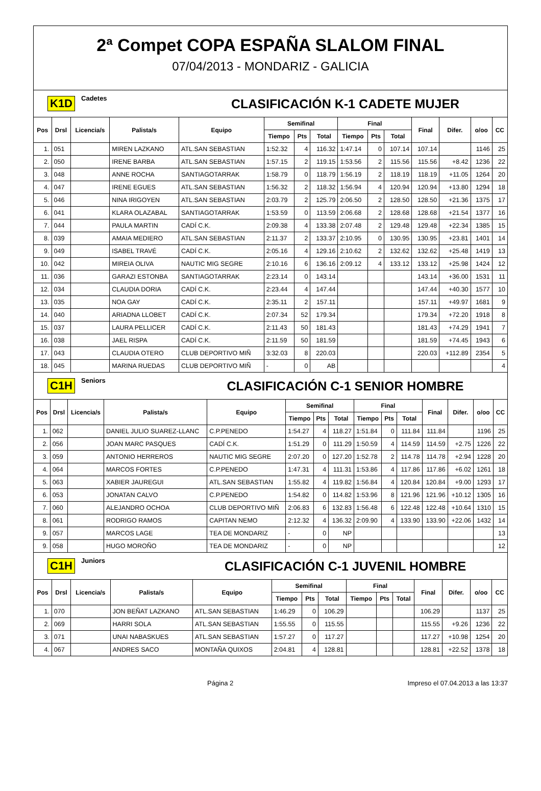2ª Compet COPA ESPAÑA SLALOM FINAL
07/04/2013 - MONDARIZ - GALICIA
K1D Cadetes CLASIFICACIÓN K-1 CADETE MUJER
| Pos | Drsl | Licencia/s | Palista/s | Equipo | Semifinal | | | Final | | | Final | Difer. | o/oo | CC |
| --- | --- | --- | --- | --- | --- | --- | --- | --- | --- | --- | --- | --- | --- | --- |
| | | | | | Tiempo | Pts | Total | Tiempo | Pts | Total | | | | |
| 1. | 051 | | MIREN LAZKANO | ATL.SAN SEBASTIAN | 1:52.32 | 4 | 116.32 | 1:47.14 | 0 | 107.14 | 107.14 | | 1146 | 25 |
| 2. | 050 | | IRENE BARBA | ATL.SAN SEBASTIAN | 1:57.15 | 2 | 119.15 | 1:53.56 | 2 | 115.56 | 115.56 | +8.42 | 1236 | 22 |
| 3. | 048 | | ANNE ROCHA | SANTIAGOTARRAK | 1:58.79 | 0 | 118.79 | 1:56.19 | 2 | 118.19 | 118.19 | +11.05 | 1264 | 20 |
| 4. | 047 | | IRENE EGUES | ATL.SAN SEBASTIAN | 1:56.32 | 2 | 118.32 | 1:56.94 | 4 | 120.94 | 120.94 | +13.80 | 1294 | 18 |
| 5. | 046 | | NINA IRIGOYEN | ATL.SAN SEBASTIAN | 2:03.79 | 2 | 125.79 | 2:06.50 | 2 | 128.50 | 128.50 | +21.36 | 1375 | 17 |
| 6. | 041 | | KLARA OLAZABAL | SANTIAGOTARRAK | 1:53.59 | 0 | 113.59 | 2:06.68 | 2 | 128.68 | 128.68 | +21.54 | 1377 | 16 |
| 7. | 044 | | PAULA MARTIN | CADÍ C.K. | 2:09.38 | 4 | 133.38 | 2:07.48 | 2 | 129.48 | 129.48 | +22.34 | 1385 | 15 |
| 8. | 039 | | AMAIA MEDIERO | ATL.SAN SEBASTIAN | 2:11.37 | 2 | 133.37 | 2:10.95 | 0 | 130.95 | 130.95 | +23.81 | 1401 | 14 |
| 9. | 049 | | ISABEL TRAVÉ | CADÍ C.K. | 2:05.16 | 4 | 129.16 | 2:10.62 | 2 | 132.62 | 132.62 | +25.48 | 1419 | 13 |
| 10. | 042 | | MIREIA OLIVA | NAUTIC MIG SEGRE | 2:10.16 | 6 | 136.16 | 2:09.12 | 4 | 133.12 | 133.12 | +25.98 | 1424 | 12 |
| 11. | 036 | | GARAZI ESTONBA | SANTIAGOTARRAK | 2:23.14 | 0 | 143.14 | | | | 143.14 | +36.00 | 1531 | 11 |
| 12. | 034 | | CLAUDIA DORIA | CADÍ C.K. | 2:23.44 | 4 | 147.44 | | | | 147.44 | +40.30 | 1577 | 10 |
| 13. | 035 | | NOA GAY | CADÍ C.K. | 2:35.11 | 2 | 157.11 | | | | 157.11 | +49.97 | 1681 | 9 |
| 14. | 040 | | ARIADNA LLOBET | CADÍ C.K. | 2:07.34 | 52 | 179.34 | | | | 179.34 | +72.20 | 1918 | 8 |
| 15. | 037 | | LAURA PELLICER | CADÍ C.K. | 2:11.43 | 50 | 181.43 | | | | 181.43 | +74.29 | 1941 | 7 |
| 16. | 038 | | JAEL RISPA | CADÍ C.K. | 2:11.59 | 50 | 181.59 | | | | 181.59 | +74.45 | 1943 | 6 |
| 17. | 043 | | CLAUDIA OTERO | CLUB DEPORTIVO MIÑ | 3:32.03 | 8 | 220.03 | | | | 220.03 | +112.89 | 2354 | 5 |
| 18. | 045 | | MARINA RUEDAS | CLUB DEPORTIVO MIÑ | - | 0 | AB | | | | | | | 4 |
C1H Seniors CLASIFICACIÓN C-1 SENIOR HOMBRE
| Pos | Drsl | Licencia/s | Palista/s | Equipo | Semifinal | | | Final | | | Final | Difer. | o/oo | CC |
| --- | --- | --- | --- | --- | --- | --- | --- | --- | --- | --- | --- | --- | --- | --- |
| | | | | | Tiempo | Pts | Total | Tiempo | Pts | Total | | | | |
| 1. | 062 | | DANIEL JULIO SUAREZ-LLANC | C.P.PENEDO | 1:54.27 | 4 | 118.27 | 1:51.84 | 0 | 111.84 | 111.84 | | 1196 | 25 |
| 2. | 056 | | JOAN MARC PASQUES | CADÍ C.K. | 1:51.29 | 0 | 111.29 | 1:50.59 | 4 | 114.59 | 114.59 | +2.75 | 1226 | 22 |
| 3. | 059 | | ANTONIO HERREROS | NAUTIC MIG SEGRE | 2:07.20 | 0 | 127.20 | 1:52.78 | 2 | 114.78 | 114.78 | +2.94 | 1228 | 20 |
| 4. | 064 | | MARCOS FORTES | C.P.PENEDO | 1:47.31 | 4 | 111.31 | 1:53.86 | 4 | 117.86 | 117.86 | +6.02 | 1261 | 18 |
| 5. | 063 | | XABIER JAUREGUI | ATL.SAN SEBASTIAN | 1:55.82 | 4 | 119.82 | 1:56.84 | 4 | 120.84 | 120.84 | +9.00 | 1293 | 17 |
| 6. | 053 | | JONATAN CALVO | C.P.PENEDO | 1:54.82 | 0 | 114.82 | 1:53.96 | 8 | 121.96 | 121.96 | +10.12 | 1305 | 16 |
| 7. | 060 | | ALEJANDRO OCHOA | CLUB DEPORTIVO MIÑ | 2:06.83 | 6 | 132.83 | 1:56.48 | 6 | 122.48 | 122.48 | +10.64 | 1310 | 15 |
| 8. | 061 | | RODRIGO RAMOS | CAPITAN NEMO | 2:12.32 | 4 | 136.32 | 2:09.90 | 4 | 133.90 | 133.90 | +22.06 | 1432 | 14 |
| 9. | 057 | | MARCOS LAGE | TEA DE MONDARIZ | - | 0 | NP | | | | | | | 13 |
| 9. | 058 | | HUGO MOROÑO | TEA DE MONDARIZ | - | 0 | NP | | | | | | | 12 |
C1H Juniors CLASIFICACIÓN C-1 JUVENIL HOMBRE
| Pos | Drsl | Licencia/s | Palista/s | Equipo | Semifinal | | | Final | | | Final | Difer. | o/oo | CC |
| --- | --- | --- | --- | --- | --- | --- | --- | --- | --- | --- | --- | --- | --- | --- |
| | | | | | Tiempo | Pts | Total | Tiempo | Pts | Total | | | | |
| 1. | 070 | | JON BEÑAT LAZKANO | ATL.SAN SEBASTIAN | 1:46.29 | 0 | 106.29 | | | | 106.29 | | 1137 | 25 |
| 2. | 069 | | HARRI SOLA | ATL.SAN SEBASTIAN | 1:55.55 | 0 | 115.55 | | | | 115.55 | +9.26 | 1236 | 22 |
| 3. | 071 | | UNAI NABASKUES | ATL.SAN SEBASTIAN | 1:57.27 | 0 | 117.27 | | | | 117.27 | +10.98 | 1254 | 20 |
| 4. | 067 | | ANDRES SACO | MONTAÑA QUIXOS | 2:04.81 | 4 | 128.81 | | | | 128.81 | +22.52 | 1378 | 18 |
Página 2 Impreso el 07.04.2013 a las 13:37